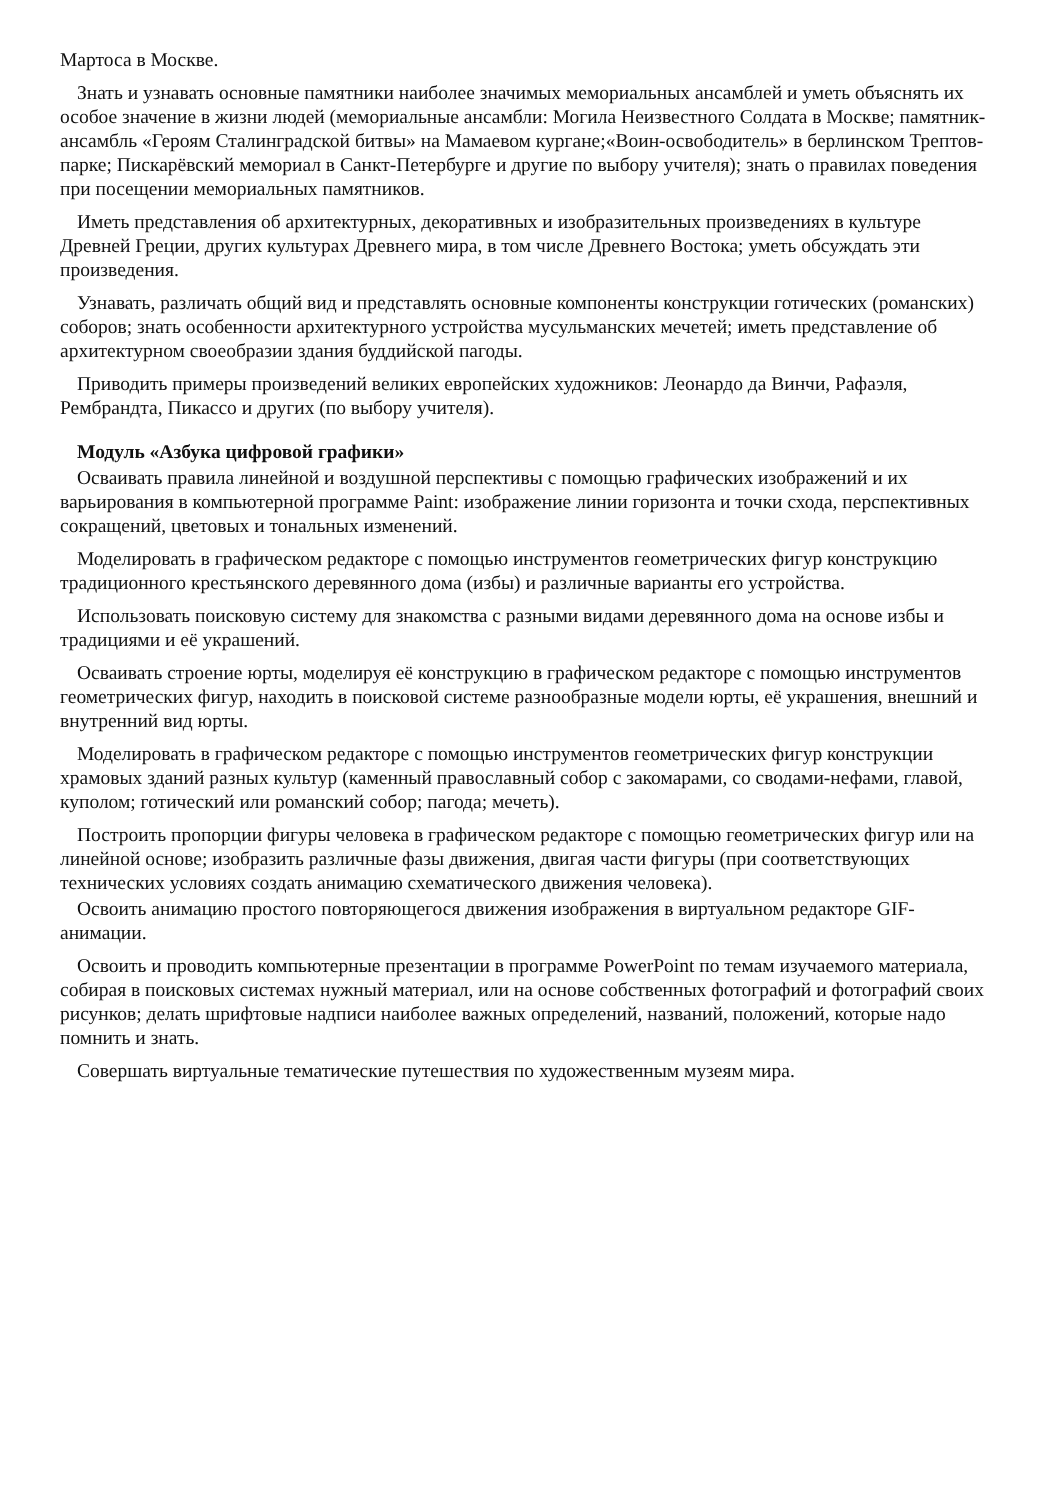Мартоса в Москве.
Знать и узнавать основные памятники наиболее значимых мемориальных ансамблей и уметь объяснять их особое значение в жизни людей (мемориальные ансамбли: Могила Неизвестного Солдата в Москве; памятник-ансамбль «Героям Сталинградской битвы» на Мамаевом кургане;«Воин-освободитель» в берлинском Трептов-парке; Пискарёвский мемориал в Санкт-Петербурге и другие по выбору учителя); знать о правилах поведения при посещении мемориальных памятников.
Иметь представления об архитектурных, декоративных и изобразительных произведениях в культуре Древней Греции, других культурах Древнего мира, в том числе Древнего Востока; уметь обсуждать эти произведения.
Узнавать, различать общий вид и представлять основные компоненты конструкции готических (романских) соборов; знать особенности архитектурного устройства мусульманских мечетей; иметь представление об архитектурном своеобразии здания буддийской пагоды.
Приводить примеры произведений великих европейских художников: Леонардо да Винчи, Рафаэля, Рембрандта, Пикассо и других (по выбору учителя).
Модуль «Азбука цифровой графики»
Осваивать правила линейной и воздушной перспективы с помощью графических изображений и их варьирования в компьютерной программе Paint: изображение линии горизонта и точки схода, перспективных сокращений, цветовых и тональных изменений.
Моделировать в графическом редакторе с помощью инструментов геометрических фигур конструкцию традиционного крестьянского деревянного дома (избы) и различные варианты его устройства.
Использовать поисковую систему для знакомства с разными видами деревянного дома на основе избы и традициями и её украшений.
Осваивать строение юрты, моделируя её конструкцию в графическом редакторе с помощью инструментов геометрических фигур, находить в поисковой системе разнообразные модели юрты, её украшения, внешний и внутренний вид юрты.
Моделировать в графическом редакторе с помощью инструментов геометрических фигур конструкции храмовых зданий разных культур (каменный православный собор с закомарами, со сводами-нефами, главой, куполом; готический или романский собор; пагода; мечеть).
Построить пропорции фигуры человека в графическом редакторе с помощью геометрических фигур или на линейной основе; изобразить различные фазы движения, двигая части фигуры (при соответствующих технических условиях создать анимацию схематического движения человека).
Освоить анимацию простого повторяющегося движения изображения в виртуальном редакторе GIF-анимации.
Освоить и проводить компьютерные презентации в программе PowerPoint по темам изучаемого материала, собирая в поисковых системах нужный материал, или на основе собственных фотографий и фотографий своих рисунков; делать шрифтовые надписи наиболее важных определений, названий, положений, которые надо помнить и знать.
Совершать виртуальные тематические путешествия по художественным музеям мира.